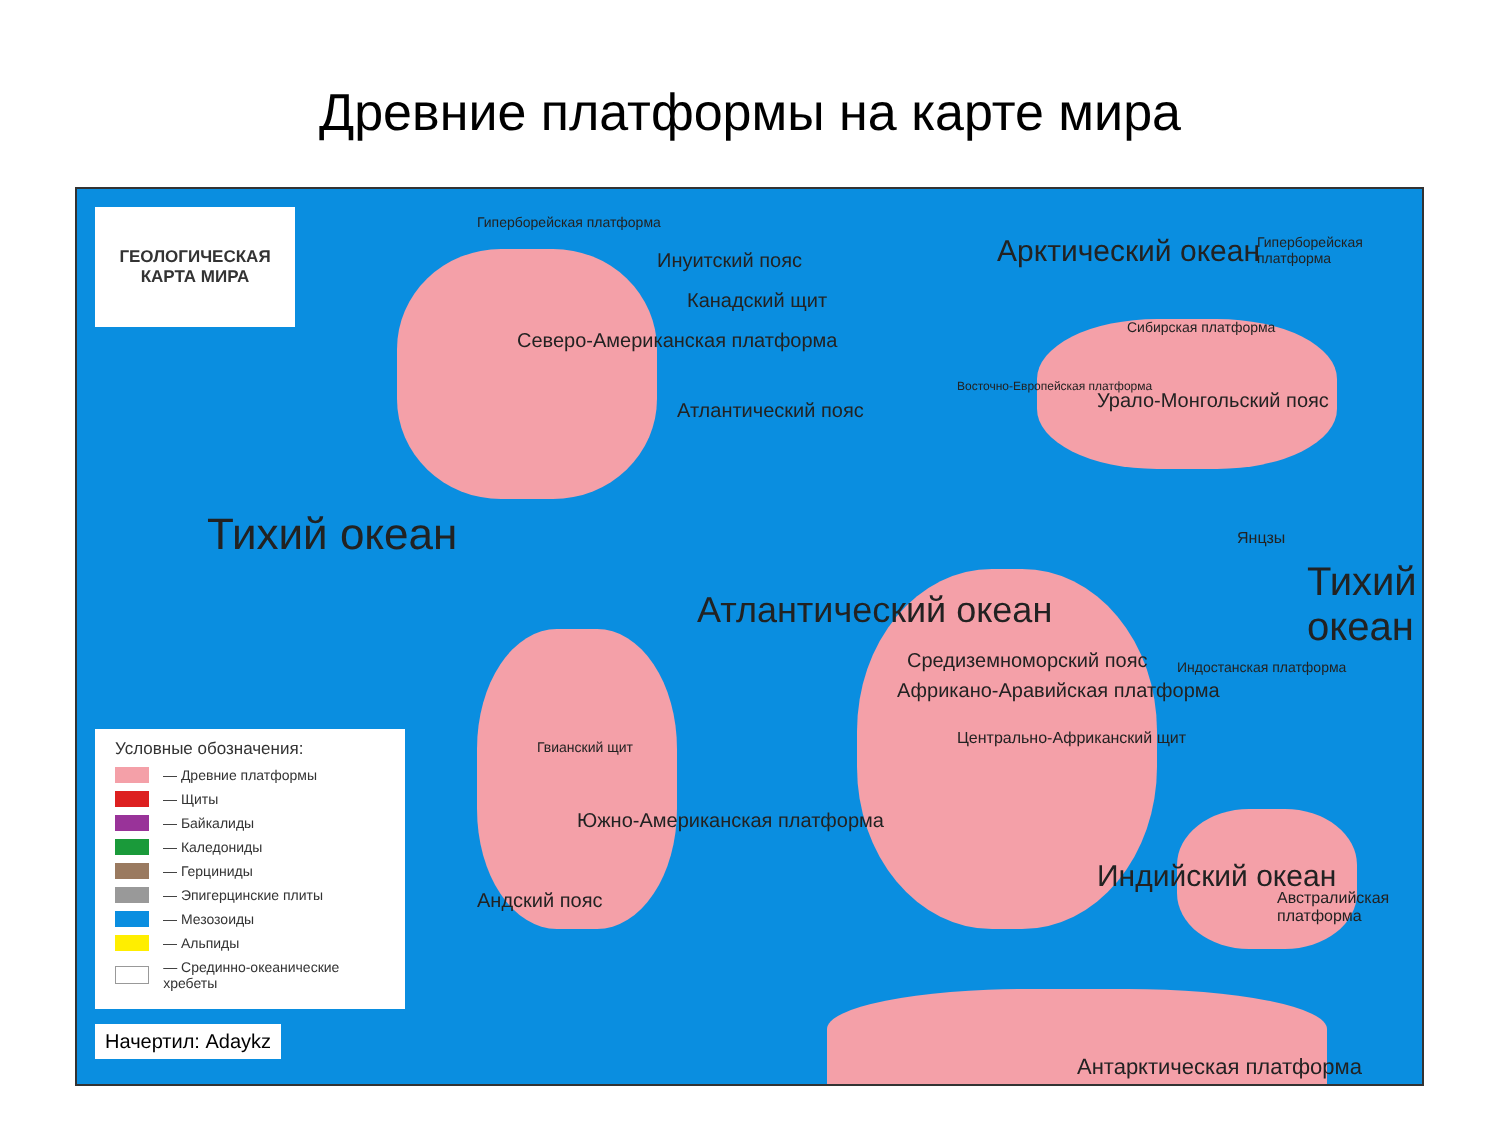Древние платформы на карте мира
ГЕОЛОГИЧЕСКАЯ
КАРТА МИРА
Гиперборейская платформа
Арктический океан Гиперборейская платформа
Инуитский пояс
Канадский щит
Северо-Американская платформа
Сибирская платформа
Урало-Монгольский пояс Атлантический пояс
Восточно-Европейская платформа
Тихий океан
Атлантический океан
Средиземноморский пояс
Африкано-Аравийская платформа
Центрально-Африканский щит
Индостанская платформа
Тихий океан
Янцзы
Индийский океан
Австралийская платформа
Южно-Американская платформа
Гвианский щит
Андский пояс
Антарктическая платформа
Условные обозначения:
— Древние платформы
— Щиты
— Байкалиды
— Каледониды
— Герциниды
— Эпигерцинские плиты
— Мезозоиды
— Альпиды
— Срединно-океанические хребеты
Начертил: Adaykz